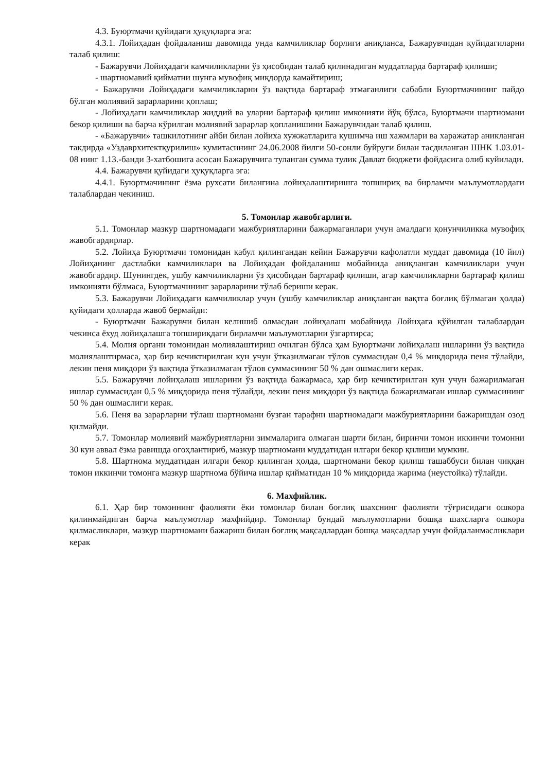4.3. Буюртмачи қуйидаги ҳуқуқларга эга:
4.3.1. Лойиҳадан фойдаланиш давомида унда камчиликлар борлиги аниқланса, Бажарувчидан қуйидагиларни талаб қилиш:
- Бажарувчи Лойиҳадаги камчиликларни ўз ҳисобидан талаб қилинадиган муддатларда бартараф қилиши;
- шартномавий қийматни шунга мувофиқ миқдорда камайтириш;
- Бажарувчи Лойиҳадаги камчиликларни ўз вақтида бартараф этмаганлиги сабабли Буюртмачининг пайдо бўлган молиявий зарарларини қоплаш;
- Лойиҳадаги камчиликлар жиддий ва уларни бартараф қилиш имконияти йўқ бўлса, Буюртмачи шартномани бекор қилиши ва барча кўрилган молиявий зарарлар қопланишини Бажарувчидан талаб қилиш.
- «Бажарувчи» ташкилотнинг айби билан лойиха хужжатларига кушимча иш хажмлари ва харажатар аникланган такдирда «Уздаврхитектқурилиш» кумитасининг 24.06.2008 йилги 50-сонли буйруги билан тасдиланган ШНК 1.03.01-08 нинг 1.13.-банди 3-хатбошига асосан Бажарувчига туланган сумма тулик Давлат бюджети фойдасига олиб куйилади.
4.4. Бажарувчи қуйидаги ҳуқуқларга эга:
4.4.1. Буюртмачининг ёзма рухсати билангина лойиҳалаштиришга топшириқ ва бирламчи маълумотлардаги талаблардан чекиниш.
5. Томонлар жавобгарлиги.
5.1. Томонлар мазкур шартномадаги мажбуриятларини бажармаганлари учун амалдаги қонунчиликка мувофиқ жавобгардирлар.
5.2. Лойиҳа Буюртмачи томонидан қабул қилингандан кейин Бажарувчи кафолатли муддат давомида (10 йил) Лойиҳанинг дастлабки камчиликлари ва Лойиҳадан фойдаланиш мобайнида аниқланган камчиликлари учун жавобгардир. Шунингдек, ушбу камчиликларни ўз ҳисобидан бартараф қилиши, агар камчиликларни бартараф қилиш имконияти бўлмаса, Буюртмачининг зарарларини тўлаб бериши керак.
5.3. Бажарувчи Лойиҳадаги камчиликлар учун (ушбу камчиликлар аниқланган вақтга боғлиқ бўлмаган ҳолда) қуйидаги ҳолларда жавоб бермайди:
- Буюртмачи Бажарувчи билан келишиб олмасдан лойиҳалаш мобайнида Лойиҳага қўйилган талаблардан чекинса ёхуд лойиҳалашга топшириқдаги бирламчи маълумотларни ўзгартирса;
5.4. Молия органи томонидан молиялаштириш очилган бўлса ҳам Буюртмачи лойиҳалаш ишларини ўз вақтида молиялаштирмаса, ҳар бир кечиктирилган кун учун ўтказилмаган тўлов суммасидан 0,4 % миқдорида пеня тўлайди, лекин пеня миқдори ўз вақтида ўтказилмаган тўлов суммасининг 50 % дан ошмаслиги керак.
5.5. Бажарувчи лойиҳалаш ишларини ўз вақтида бажармаса, ҳар бир кечиктирилган кун учун бажарилмаган ишлар суммасидан 0,5 % миқдорида пеня тўлайди, лекин пеня миқдори ўз вақтида бажарилмаган ишлар суммасининг 50 % дан ошмаслиги керак.
5.6. Пеня ва зарарларни тўлаш шартномани бузган тарафни шартномадаги мажбуриятларини бажаришдан озод қилмайди.
5.7. Томонлар молиявий мажбуриятларни зиммаларига олмаган шарти билан, биринчи томон иккинчи томонни 30 кун аввал ёзма равишда огоҳлантириб, мазкур шартномани муддатидан илгари бекор қилиши мумкин.
5.8. Шартнома муддатидан илгари бекор қилинган ҳолда, шартномани бекор қилиш ташаббуси билан чиққан томон иккинчи томонга мазкур шартнома бўйича ишлар қийматидан 10 % миқдорида жарима (неустойка) тўлайди.
6. Махфийлик.
6.1. Ҳар бир томоннинг фаолияти ёки томонлар билан боғлиқ шахснинг фаолияти тўғрисидаги ошкора қилинмайдиган барча маълумотлар махфийдир. Томонлар бундай маълумотларни бошқа шахсларга ошкора қилмасликлари, мазкур шартномани бажариш билан боғлиқ мақсадлардан бошқа мақсадлар учун фойдаланмасликлари керак